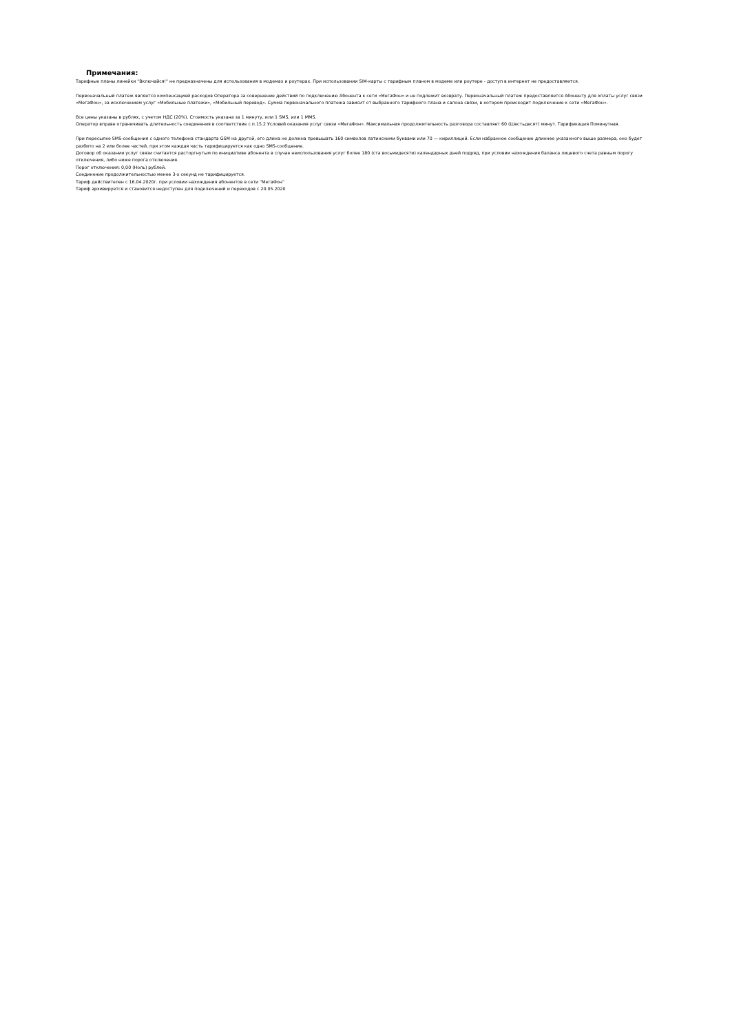Примечания:
Тарифные планы линейки "Включайся!" не предназначены для использования в модемах и роутерах. При использовании SIM-карты с тарифным планом в модеме или роутере - доступ в интернет не предоставляется.
Первоначальный платеж является компенсацией расходов Оператора за совершение действий по подключению Абонента к сети «МегаФон» и не подлежит возврату. Первоначальный платеж предоставляется Абоненту для оплаты услуг связи «МегаФон», за исключением услуг «Мобильные платежи», «Мобильный перевод». Сумма первоначального платежа зависит от выбранного тарифного плана и салона связи, в котором происходит подключение к сети «МегаФон».
Все цены указаны в рублях, с учетом НДС (20%). Стоимость указана за 1 минуту, или 1 SMS, или 1 MMS.
Оператор вправе ограничивать длительность соединения в соответствие с п.15.2 Условий оказания услуг связи «МегаФон». Максимальная продолжительность разговора составляет 60 (Шестьдесят) минут. Тарификация Поминутная.
При пересылке SMS-сообщения с одного телефона стандарта GSM на другой, его длина не должна превышать 160 символов латинскими буквами или 70 — кириллицей. Если набранное сообщение длиннее указанного выше размера, оно будет разбито на 2 или более частей, при этом каждая часть тарифицируется как одно SMS-сообщение.
Договор об оказании услуг связи считается расторгнутым по инициативе абонента в случае неиспользования услуг более 180 (ста восьмидесяти) календарных дней подряд, при условии нахождения баланса лицевого счета равным порогу отключения, либо ниже порога отключения.
Порог отключения: 0,00 (Ноль) рублей.
Соединение продолжительностью менее 3-х секунд не тарифицируется.
Тариф действителен с 16.04.2020г. при условии нахождения абонентов в сети "МегаФон"
Тариф архивируется и становится недоступен для подключений и переходов с 20.05.2020